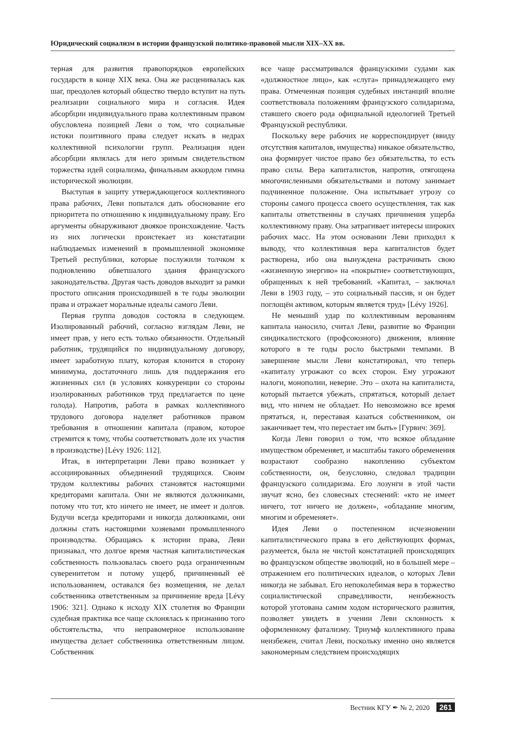Юридический социализм в истории французской политико-правовой мысли XIX–XX вв.
терная для развития правопорядков европейских государств в конце XIX века. Она же расценивалась как шаг, преодолев который общество твердо вступит на путь реализации социального мира и согласия. Идея абсорбции индивидуального права коллективным правом обусловлена позицией Леви о том, что социальные истоки позитивного права следует искать в недрах коллективной психологии групп. Реализация идеи абсорбции являлась для него зримым свидетельством торжества идей социализма, финальным аккордом гимна исторической эволюции.
Выступая в защиту утверждающегося коллективного права рабочих, Леви попытался дать обоснование его приоритета по отношению к индивидуальному праву. Его аргументы обнаруживают двоякое происхождение. Часть из них логически проистекает из констатации наблюдаемых изменений в промышленной экономике Третьей республики, которые послужили толчком к подновлению обветшалого здания французского законодательства. Другая часть доводов выходит за рамки простого описания происходившей в те годы эволюции права и отражает моральные идеалы самого Леви.
Первая группа доводов состояла в следующем. Изолированный рабочий, согласно взглядам Леви, не имеет прав, у него есть только обязанности. Отдельный работник, трудящийся по индивидуальному договору, имеет заработную плату, которая клонится в сторону минимума, достаточного лишь для поддержания его жизненных сил (в условиях конкуренции со стороны изолированных работников труд предлагается по цене голода). Напротив, работа в рамках коллективного трудового договора наделяет работников правом требования в отношении капитала (правом, которое стремится к тому, чтобы соответствовать доле их участия в производстве) [Lévy 1926: 112].
Итак, в интерпретации Леви право возникает у ассоциированных объединений трудящихся. Своим трудом коллективы рабочих становятся настоящими кредиторами капитала. Они не являются должниками, потому что тот, кто ничего не имеет, не имеет и долгов. Будучи всегда кредиторами и никогда должниками, они должны стать настоящими хозяевами промышленного производства. Обращаясь к истории права, Леви признавал, что долгое время частная капиталистическая собственность пользовалась своего рода ограниченным суверенитетом и потому ущерб, причиненный её использованием, оставался без возмещения, не делал собственника ответственным за причинение вреда [Lévy 1906: 321]. Однако к исходу XIX столетия во Франции судебная практика все чаще склонялась к признанию того обстоятельства, что неправомерное использование имущества делает собственника ответственным лицом. Собственник
все чаще рассматривался французскими судами как «должностное лицо», как «слуга» принадлежащего ему права. Отмеченная позиция судебных инстанций вполне соответствовала положениям французского солидаризма, ставшего своего рода официальной идеологией Третьей Французской республики.
Поскольку вере рабочих не корреспондирует (ввиду отсутствия капиталов, имущества) никакое обязательство, она формирует чистое право без обязательства, то есть право силы. Вера капиталистов, напротив, отягощена многочисленными обязательствами и потому занимает подчиненное положение. Она испытывает угрозу со стороны самого процесса своего осуществления, так как капиталы ответственны в случаях причинения ущерба коллективному праву. Она затрагивает интересы широких рабочих масс. На этом основании Леви приходил к выводу, что коллективная вера капиталистов будет растворена, ибо она вынуждена растрачивать свою «жизненную энергию» на «покрытие» соответствующих, обращенных к ней требований. «Капитал, – заключал Леви в 1903 году, – это социальный пассив, и он будет поглощён активом, которым является труд» [Lévy 1926].
Не меньший удар по коллективным верованиям капитала наносило, считал Леви, развитие во Франции синдикалистского (профсоюзного) движения, влияние которого в те годы росло быстрыми темпами. В завершение мысли Леви констатировал, что теперь «капиталу угрожают со всех сторон. Ему угрожают налоги, монополии, неверие. Это – охота на капиталиста, который пытается убежать, спрятаться, который делает вид, что ничем не обладает. Но невозможно все время прятаться, и, переставая казаться собственником, он заканчивает тем, что перестает им быть» [Гурвич: 369].
Когда Леви говорил о том, что всякое обладание имуществом обременяет, и масштабы такого обременения возрастают сообразно накоплению субъектом собственности, он, безусловно, следовал традиции французского солидаризма. Его лозунги в этой части звучат ясно, без словесных стеснений: «кто не имеет ничего, тот ничего не должен», «обладание многим, многим и обременяет».
Идея Леви о постепенном исчезновении капиталистического права в его действующих формах, разумеется, была не чистой констатацией происходящих во французском обществе эволюций, но в большей мере – отражением его политических идеалов, о которых Леви никогда не забывал. Его непоколебимая вера в торжество социалистической справедливости, неизбежность которой уготована самим ходом исторического развития, позволяет увидеть в учении Леви склонность к оформленному фатализму. Триумф коллективного права неизбежен, считал Леви, поскольку именно оно является закономерным следствием происходящих
Вестник КГУ ✒ № 2, 2020 261